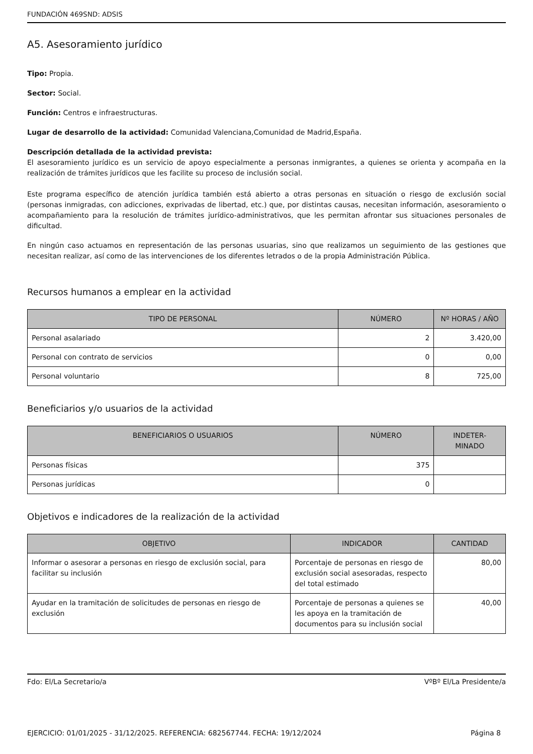FUNDACIÓN 469SND: ADSIS
A5. Asesoramiento jurídico
Tipo: Propia.
Sector: Social.
Función: Centros e infraestructuras.
Lugar de desarrollo de la actividad: Comunidad Valenciana,Comunidad de Madrid,España.
Descripción detallada de la actividad prevista:
El asesoramiento jurídico es un servicio de apoyo especialmente a personas inmigrantes, a quienes se orienta y acompaña en la realización de trámites jurídicos que les facilite su proceso de inclusión social.
Este programa específico de atención jurídica también está abierto a otras personas en situación o riesgo de exclusión social (personas inmigradas, con adicciones, exprivadas de libertad, etc.) que, por distintas causas, necesitan información, asesoramiento o acompañamiento para la resolución de trámites jurídico-administrativos, que les permitan afrontar sus situaciones personales de dificultad.
En ningún caso actuamos en representación de las personas usuarias, sino que realizamos un seguimiento de las gestiones que necesitan realizar, así como de las intervenciones de los diferentes letrados o de la propia Administración Pública.
Recursos humanos a emplear en la actividad
| TIPO DE PERSONAL | NÚMERO | Nº HORAS / AÑO |
| --- | --- | --- |
| Personal asalariado | 2 | 3.420,00 |
| Personal con contrato de servicios | 0 | 0,00 |
| Personal voluntario | 8 | 725,00 |
Beneficiarios y/o usuarios de la actividad
| BENEFICIARIOS O USUARIOS | NÚMERO | INDETER- MINADO |
| --- | --- | --- |
| Personas físicas | 375 | |
| Personas jurídicas | 0 | |
Objetivos e indicadores de la realización de la actividad
| OBJETIVO | INDICADOR | CANTIDAD |
| --- | --- | --- |
| Informar o asesorar a personas en riesgo de exclusión social, para facilitar su inclusión | Porcentaje de personas en riesgo de exclusión social asesoradas, respecto del total estimado | 80,00 |
| Ayudar en la tramitación de solicitudes de personas en riesgo de exclusión | Porcentaje de personas a quienes se les apoya en la tramitación de documentos para su inclusión social | 40,00 |
Fdo: El/La Secretario/a VºBº El/La Presidente/a
EJERCICIO: 01/01/2025 - 31/12/2025. REFERENCIA: 682567744. FECHA: 19/12/2024 Página 8